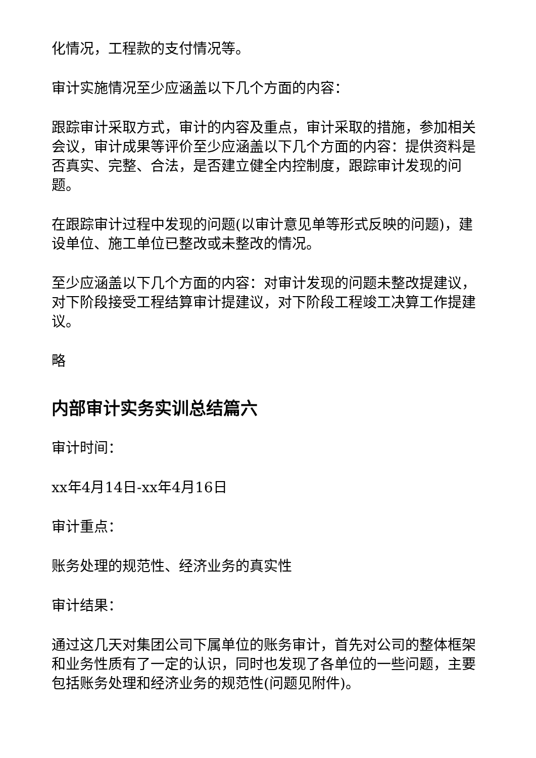化情况，工程款的支付情况等。
审计实施情况至少应涵盖以下几个方面的内容：
跟踪审计采取方式，审计的内容及重点，审计采取的措施，参加相关会议，审计成果等评价至少应涵盖以下几个方面的内容：提供资料是否真实、完整、合法，是否建立健全内控制度，跟踪审计发现的问题。
在跟踪审计过程中发现的问题(以审计意见单等形式反映的问题)，建设单位、施工单位已整改或未整改的情况。
至少应涵盖以下几个方面的内容：对审计发现的问题未整改提建议，对下阶段接受工程结算审计提建议，对下阶段工程竣工决算工作提建议。
略
内部审计实务实训总结篇六
审计时间：
xx年4月14日-xx年4月16日
审计重点：
账务处理的规范性、经济业务的真实性
审计结果：
通过这几天对集团公司下属单位的账务审计，首先对公司的整体框架和业务性质有了一定的认识，同时也发现了各单位的一些问题，主要包括账务处理和经济业务的规范性(问题见附件)。